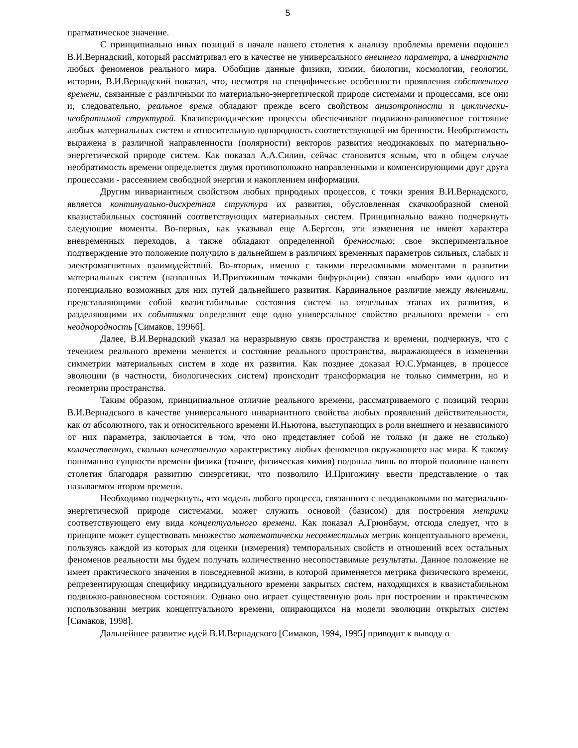5
прагматическое значение.
С принципиально иных позиций в начале нашего столетия к анализу проблемы времени подошел В.И.Вернадский, который рассматривал его в качестве не универсального внешнего параметра, а инварианта любых феноменов реального мира. Обобщив данные физики, химии, биологии, космологии, геологии, истории, В.И.Вернадский показал, что, несмотря на специфические особенности проявления собственного времени, связанные с различными по материально-энергетической природе системами и процессами, все они и, следовательно, реальное время обладают прежде всего свойством анизотропности и циклически-необратимой структурой. Квазипериодические процессы обеспечивают подвижно-равновесное состояние любых материальных систем и относительную однородность соответствующей им бренности. Необратимость выражена в различной направленности (полярности) векторов развития неодинаковых по материально-энергетической природе систем. Как показал А.А.Силин, сейчас становится ясным, что в общем случае необратимость времени определяется двумя противоположно направленными и компенсирующими друг друга процессами - рассеянием свободной энергии и накоплением информации.
Другим инвариантным свойством любых природных процессов, с точки зрения В.И.Вернадского, является континуально-дискретная структура их развития, обусловленная скачкообразной сменой квазистабильных состояний соответствующих материальных систем. Принципиально важно подчеркнуть следующие моменты. Во-первых, как указывал еще А.Бергсон, эти изменения не имеют характера вневременных переходов, а также обладают определенной бренностью; свое экспериментальное подтверждение это положение получило в дальнейшем в различиях временных параметров сильных, слабых и электромагнитных взаимодействий. Во-вторых, именно с такими переломными моментами в развитии материальных систем (названных И.Пригожиным точками бифуркации) связан «выбор» ими одного из потенциально возможных для них путей дальнейшего развития. Кардинальное различие между явлениями, представляющими собой квазистабильные состояния систем на отдельных этапах их развития, и разделяющими их событиями определяют еще одно универсальное свойство реального времени - его неоднородность [Симаков, 1996б].
Далее, В.И.Вернадский указал на неразрывную связь пространства и времени, подчеркнув, что с течением реального времени меняется и состояние реального пространства, выражающееся в изменении симметрии материальных систем в ходе их развития. Как позднее доказал Ю.С.Урманцев, в процессе эволюции (в частности, биологических систем) происходит трансформация не только симметрии, но и геометрии пространства.
Таким образом, принципиальное отличие реального времени, рассматриваемого с позиций теории В.И.Вернадского в качестве универсального инвариантного свойства любых проявлений действительности, как от абсолютного, так и относительного времени И.Ньютона, выступающих в роли внешнего и независимого от них параметра, заключается в том, что оно представляет собой не только (и даже не столько) количественную, сколько качественную характеристику любых феноменов окружающего нас мира. К такому пониманию сущности времени физика (точнее, физическая химия) подошла лишь во второй половине нашего столетия благодаря развитию синэргетики, что позволило И.Пригожину ввести представление о так называемом втором времени.
Необходимо подчеркнуть, что модель любого процесса, связанного с неодинаковыми по материально-энергетической природе системами, может служить основой (базисом) для построения метрики соответствующего ему вида концептуального времени. Как показал А.Грюнбаум, отсюда следует, что в принципе может существовать множество математически несовместимых метрик концептуального времени, пользуясь каждой из которых для оценки (измерения) темпоральных свойств и отношений всех остальных феноменов реальности мы будем получать количественно несопоставимые результаты. Данное положение не имеет практического значения в повседневной жизни, в которой применяется метрика физического времени, репрезентирующая специфику индивидуального времени закрытых систем, находящихся в квазистабильном подвижно-равновесном состоянии. Однако оно играет существенную роль при построении и практическом использовании метрик концептуального времени, опирающихся на модели эволюции открытых систем [Симаков, 1998].
Дальнейшее развитие идей В.И.Вернадского [Симаков, 1994, 1995] приводит к выводу о